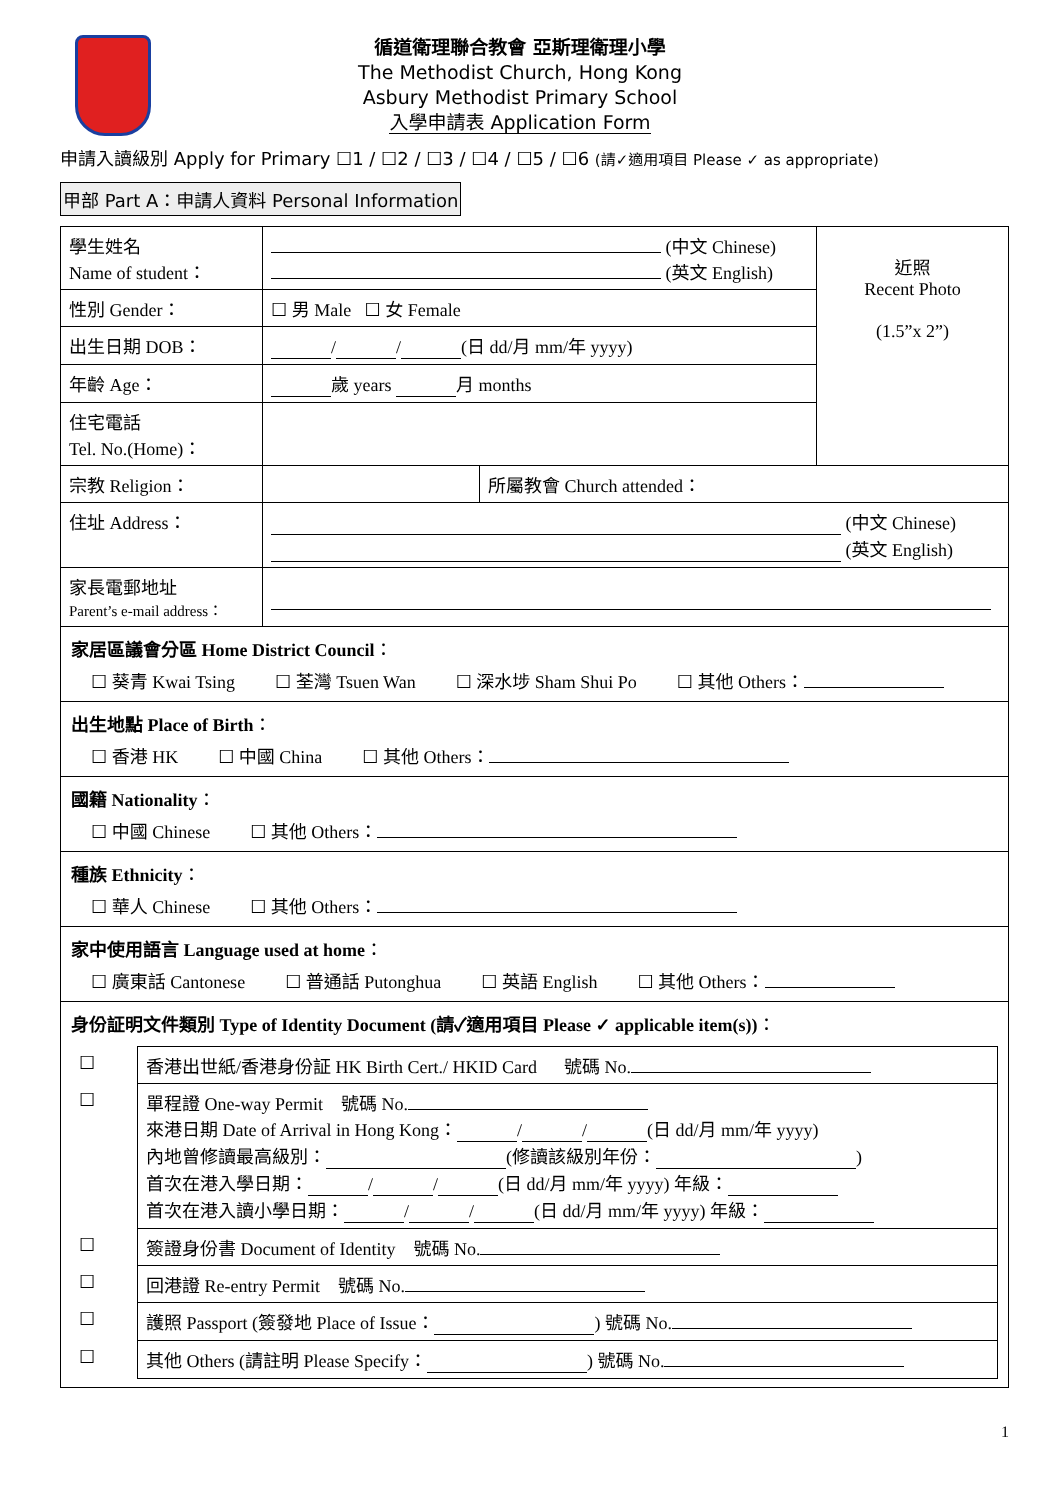循道衛理聯合教會 亞斯理衛理小學
The Methodist Church, Hong Kong
Asbury Methodist Primary School
入學申請表 Application Form
申請入讀級別 Apply for Primary ☐1 / ☐2 / ☐3 / ☐4 / ☐5 / ☐6 (請✓適用項目 Please ✓ as appropriate)
甲部 Part A：申請人資料 Personal Information
| 學生姓名 Name of student： | (中文 Chinese) (英文 English) | | 近照 Recent Photo (1.5”x 2”) |
| 性別 Gender： | ☐ 男 Male ☐ 女 Female | | |
| 出生日期 DOB： | / / (日 dd/月 mm/年 yyyy) | | |
| 年齡 Age： | 歲 years 月 months | | |
| 住宅電話 Tel. No.(Home)： | | | |
| 宗教 Religion： | | 所屬教會 Church attended： | |
| 住址 Address： | (中文 Chinese) (英文 English) | | |
| 家長電郵地址 Parent’s e-mail address： | | | |
| 家居區議會分區 Home District Council ： ☐ 葵青 Kwai Tsing ☐ 荃灣 Tsuen Wan ☐ 深水埗 Sham Shui Po ☐ 其他 Others： | | | |
| 出生地點 Place of Birth ： ☐ 香港 HK ☐ 中國 China ☐ 其他 Others： | | | |
| 國籍 Nationality ： ☐ 中國 Chinese ☐ 其他 Others： | | | |
| 種族 Ethnicity ： ☐ 華人 Chinese ☐ 其他 Others： | | | |
| 家中使用語言 Language used at home ： ☐ 廣東話 Cantonese ☐ 普通話 Putonghua ☐ 英語 English ☐ 其他 Others： | | | |
| 身份証明文件類別 Type of Identity Document (請✓適用項目 Please ✓ applicable item(s)) ： / ☐ / 香港出世紙/香港身份証 HK Birth Cert./ HKID Card 號碼 No. / / ☐ / 單程證 One-way Permit 號碼 No. 來港日期 Date of Arrival in Hong Kong： / / (日 dd/月 mm/年 yyyy) 內地曾修讀最高級別： (修讀該級別年份： ) 首次在港入學日期： / / (日 dd/月 mm/年 yyyy) 年級： 首次在港入讀小學日期： / / (日 dd/月 mm/年 yyyy) 年級： / / ☐ / 簽證身份書 Document of Identity 號碼 No. / / ☐ / 回港證 Re-entry Permit 號碼 No. / / ☐ / 護照 Passport (簽發地 Place of Issue： ) 號碼 No. / / ☐ / 其他 Others (請註明 Please Specify： ) 號碼 No. / | | | |
1